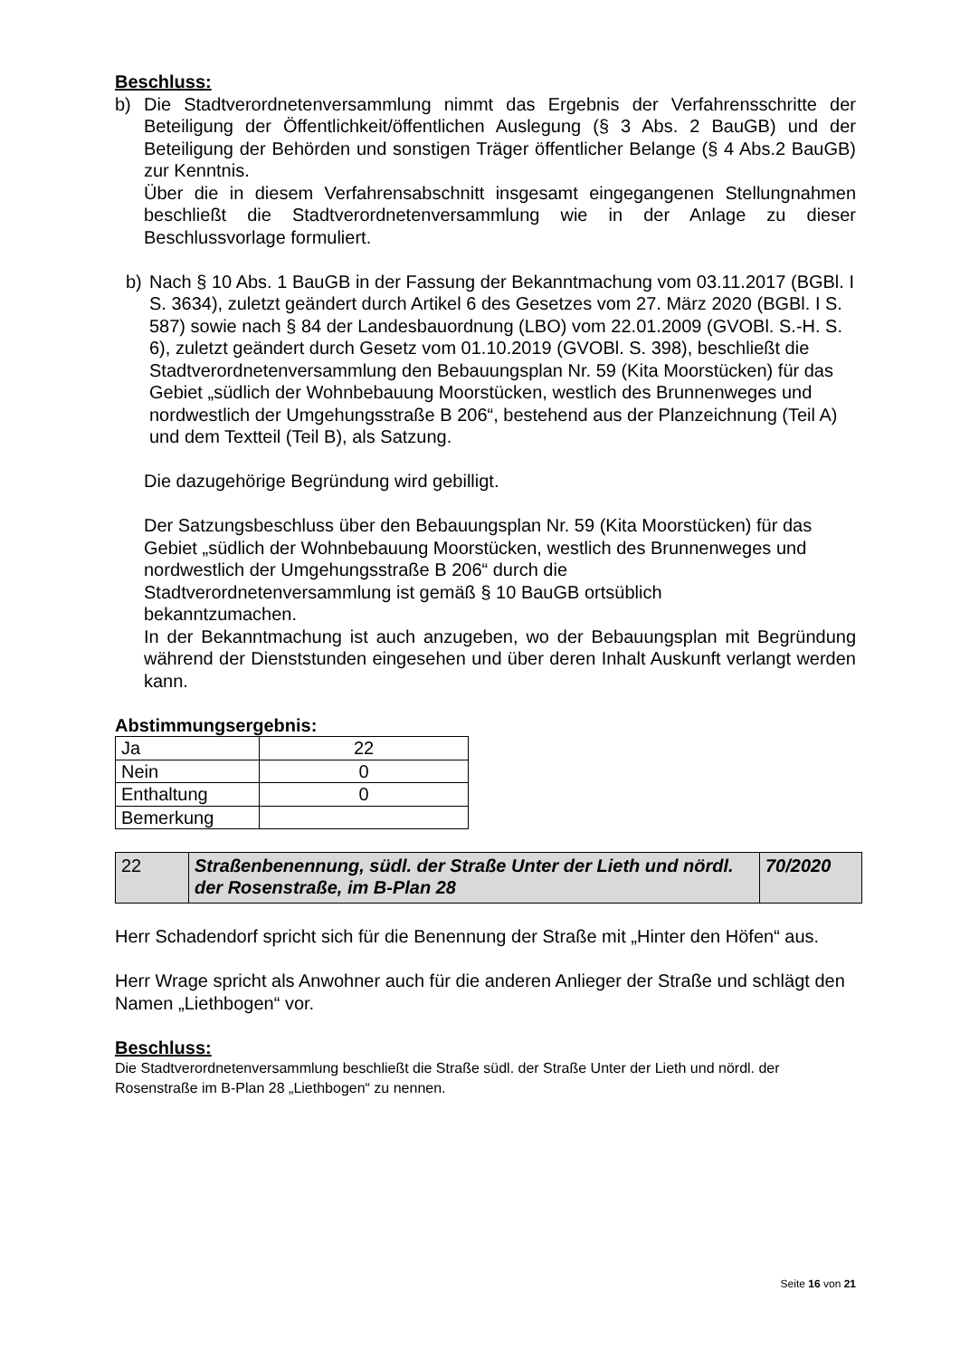Beschluss:
b) Die Stadtverordnetenversammlung nimmt das Ergebnis der Verfahrensschritte der Beteiligung der Öffentlichkeit/öffentlichen Auslegung (§ 3 Abs. 2 BauGB) und der Beteiligung der Behörden und sonstigen Träger öffentlicher Belange (§ 4 Abs.2 BauGB) zur Kenntnis.
Über die in diesem Verfahrensabschnitt insgesamt eingegangenen Stellungnahmen beschließt die Stadtverordnetenversammlung wie in der Anlage zu dieser Beschlussvorlage formuliert.
b) Nach § 10 Abs. 1 BauGB in der Fassung der Bekanntmachung vom 03.11.2017 (BGBl. I S. 3634), zuletzt geändert durch Artikel 6 des Gesetzes vom 27. März 2020 (BGBl. I S. 587) sowie nach § 84 der Landesbauordnung (LBO) vom 22.01.2009 (GVOBl. S.-H. S. 6), zuletzt geändert durch Gesetz vom 01.10.2019 (GVOBl. S. 398), beschließt die Stadtverordnetenversammlung den Bebauungsplan Nr. 59 (Kita Moorstücken) für das Gebiet „südlich der Wohnbebauung Moorstücken, westlich des Brunnenweges und nordwestlich der Umgehungsstraße B 206“, bestehend aus der Planzeichnung (Teil A) und dem Textteil (Teil B), als Satzung.
Die dazugehörige Begründung wird gebilligt.
Der Satzungsbeschluss über den Bebauungsplan Nr. 59 (Kita Moorstücken) für das Gebiet „südlich der Wohnbebauung Moorstücken, westlich des Brunnenweges und nordwestlich der Umgehungsstraße B 206“ durch die Stadtverordnetenversammlung ist gemäß § 10 BauGB ortsüblich bekanntzumachen.
In der Bekanntmachung ist auch anzugeben, wo der Bebauungsplan mit Begründung während der Dienststunden eingesehen und über deren Inhalt Auskunft verlangt werden kann.
Abstimmungsergebnis:
| Ja | 22 |
| Nein | 0 |
| Enthaltung | 0 |
| Bemerkung | |
| 22 | Straßenbenennung, südl. der Straße Unter der Lieth und nördl. der Rosenstraße, im B-Plan 28 | 70/2020 |
Herr Schadendorf spricht sich für die Benennung der Straße mit „Hinter den Höfen“ aus.
Herr Wrage spricht als Anwohner auch für die anderen Anlieger der Straße und schlägt den Namen „Liethbogen“ vor.
Beschluss:
Die Stadtverordnetenversammlung beschließt die Straße südl. der Straße Unter der Lieth und nördl. der Rosenstraße im B-Plan 28 „Liethbogen“ zu nennen.
Seite 16 von 21